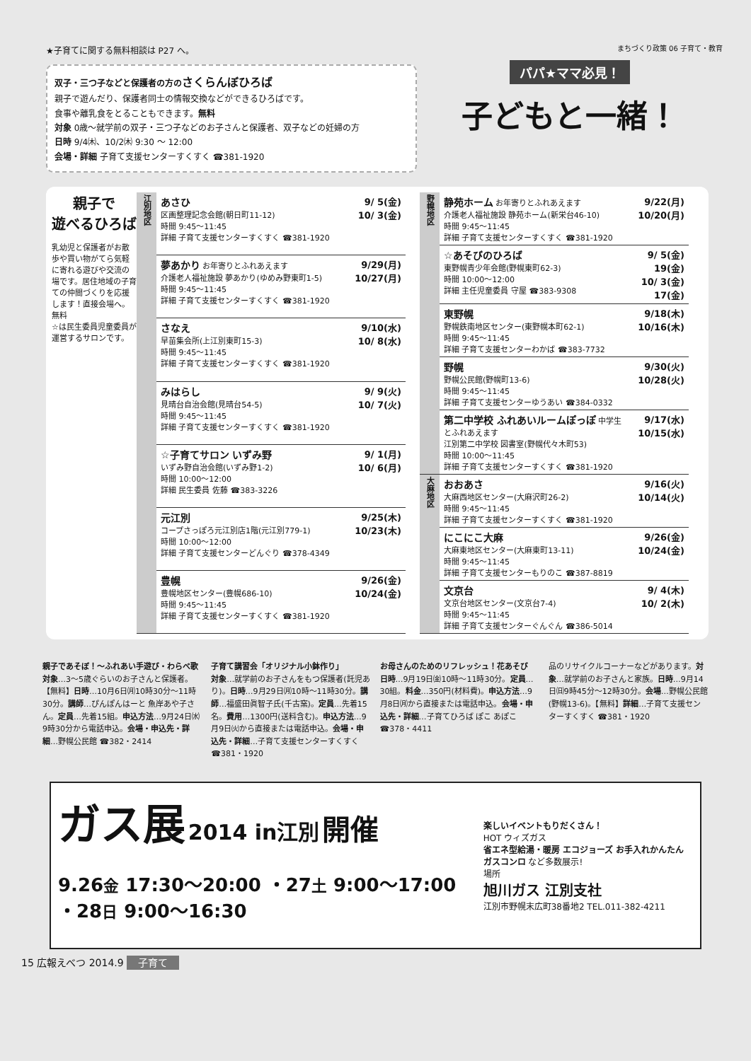★子育てに関する無料相談は P27 へ。
双子・三つ子などと保護者の方のさくらんぼひろば
親子で遊んだり、保護者同士の情報交換などができるひろばです。
食事や離乳食をとることもできます。無料
対象 0歳～就学前の双子・三つ子などのお子さんと保護者、双子などの妊婦の方
日時 9/4㈭、10/2㈭ 9:30 ～ 12:00
会場・詳細 子育て支援センターすくすく ☎381-1920
まちづくり政策 06 子育て・教育
パパ★ママ必見！
子どもと一緒！
親子で
遊べるひろば
乳幼児と保護者がお散歩や買い物がてら気軽に寄れる遊びや交流の場です。居住地域の子育ての仲間づくりを応援します！直接会場へ。無料
☆は民生委員児童委員が運営するサロンです。
| 江別地区 | あさひ 区画整理記念会館(朝日町11-12) 時間 9:45～11:45 詳細 子育て支援センターすくすく ☎381-1920 | 9/ 5(金) 10/ 3(金) |
| | 夢あかり お年寄りとふれあえます 介護老人福祉施設 夢あかり(ゆめみ野東町1-5) 時間 9:45～11:45 詳細 子育て支援センターすくすく ☎381-1920 | 9/29(月) 10/27(月) |
| | さなえ 早苗集会所(上江別東町15-3) 時間 9:45～11:45 詳細 子育て支援センターすくすく ☎381-1920 | 9/10(水) 10/ 8(水) |
| | みはらし 見晴台自治会館(見晴台54-5) 時間 9:45～11:45 詳細 子育て支援センターすくすく ☎381-1920 | 9/ 9(火) 10/ 7(火) |
| | ☆子育てサロン いずみ野 いずみ野自治会館(いずみ野1-2) 時間 10:00～12:00 詳細 民生委員 佐藤 ☎383-3226 | 9/ 1(月) 10/ 6(月) |
| | 元江別 コープさっぽろ元江別店1階(元江別779-1) 時間 10:00～12:00 詳細 子育て支援センターどんぐり ☎378-4349 | 9/25(木) 10/23(木) |
| | 豊幌 豊幌地区センター(豊幌686-10) 時間 9:45～11:45 詳細 子育て支援センターすくすく ☎381-1920 | 9/26(金) 10/24(金) |
| 野幌地区 | 静苑ホーム お年寄りとふれあえます 介護老人福祉施設 静苑ホーム(新栄台46-10) 時間 9:45～11:45 詳細 子育て支援センターすくすく ☎381-1920 | 9/22(月) 10/20(月) |
| | ☆あそびのひろば 東野幌青少年会館(野幌東町62-3) 時間 10:00～12:00 詳細 主任児童委員 守屋 ☎383-9308 | 9/ 5(金) 19(金) 10/ 3(金) 17(金) |
| | 東野幌 野幌鉄南地区センター(東野幌本町62-1) 時間 9:45～11:45 詳細 子育て支援センターわかば ☎383-7732 | 9/18(木) 10/16(木) |
| | 野幌 野幌公民館(野幌町13-6) 時間 9:45～11:45 詳細 子育て支援センターゆうあい ☎384-0332 | 9/30(火) 10/28(火) |
| | 第二中学校 ふれあいルームぽっぽ 中学生とふれあえます 江別第二中学校 図書室(野幌代々木町53) 時間 10:00～11:45 詳細 子育て支援センターすくすく ☎381-1920 | 9/17(水) 10/15(水) |
| 大麻地区 | おおあさ 大麻西地区センター(大麻沢町26-2) 時間 9:45～11:45 詳細 子育て支援センターすくすく ☎381-1920 | 9/16(火) 10/14(火) |
| | にこにこ大麻 大麻東地区センター(大麻東町13-11) 時間 9:45～11:45 詳細 子育て支援センターもりのこ ☎387-8819 | 9/26(金) 10/24(金) |
| | 文京台 文京台地区センター(文京台7-4) 時間 9:45～11:45 詳細 子育て支援センターぐんぐん ☎386-5014 | 9/ 4(木) 10/ 2(木) |
品のリサイクルコーナーなどがあります。対象…就学前のお子さんと家族。日時…9月14日㈰9時45分～12時30分。会場…野幌公民館(野幌13-6)。【無料】詳細…子育て支援センターすくすく ☎381・1920
お母さんのためのリフレッシュ！花あそび
日時…9月19日㈮10時～11時30分。定員…30組。料金…350円(材料費)。申込方法…9月8日㈪から直接または電話申込。会場・申込先・詳細…子育てひろば ぽこ あぽこ ☎378・4411
子育て講習会「オリジナル小鉢作り」
対象…就学前のお子さんをもつ保護者(託児あり)。日時…9月29日㈪10時～11時30分。講師…福盛田眞智子氏(千古窯)。定員…先着15名。費用…1300円(送料含む)。申込方法…9月9日㈫から直接または電話申込。会場・申込先・詳細…子育て支援センターすくすく ☎381・1920
親子であそぼ！～ふれあい手遊び・わらべ歌
対象…3～5歳ぐらいのお子さんと保護者。【無料】日時…10月6日㈪10時30分～11時30分。講師…ぴんぽんはーと 魚岸あや子さん。定員…先着15組。申込方法…9月24日㈬9時30分から電話申込。会場・申込先・詳細…野幌公民館 ☎382・2414
ガス展 2014 in江別 開催
9.26金 17:30～20:00 ・27土 9:00～17:00 ・28日 9:00～16:30
楽しいイベントもりだくさん！
HOT ウィズガス
省エネ型給湯・暖房 エコジョーズ お手入れかんたん ガスコンロ など多数展示!
場所
旭川ガス 江別支社
江別市野幌末広町38番地2 TEL.011-382-4211
15 広報えべつ 2014.9 子育て